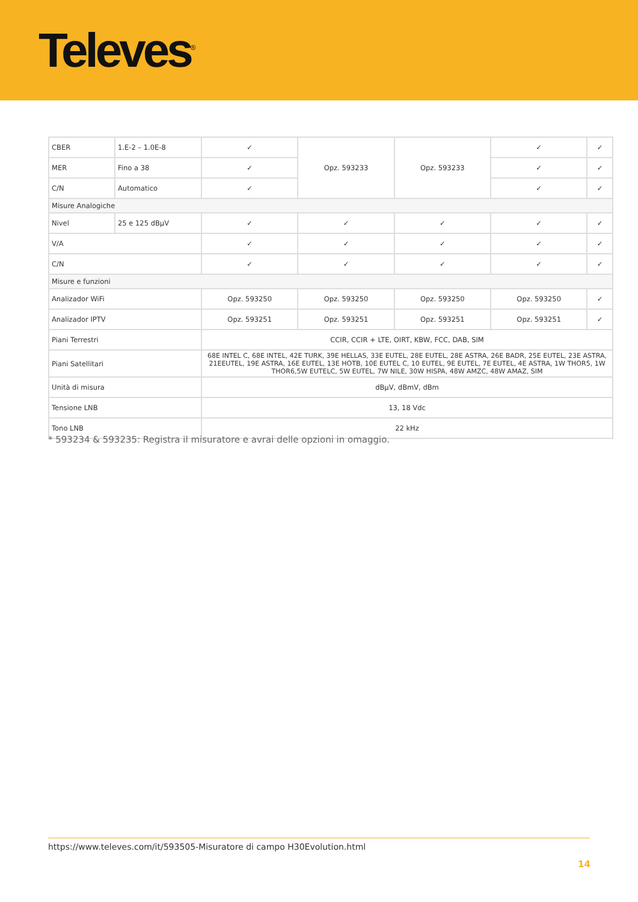Televes<sup>®</sup>
| CBER | 1.E-2 – 1.0E-8 | ✓ | Opz. 593233 | Opz. 593233 | ✓ | ✓ |
| MER | Fino a 38 | ✓ | | | ✓ | ✓ |
| C/N | Automatico | ✓ | | | ✓ | ✓ |
| Misure Analogiche | | | | | | |
| Nivel | 25 e 125 dBµV | ✓ | ✓ | ✓ | ✓ | ✓ |
| V/A | | ✓ | ✓ | ✓ | ✓ | ✓ |
| C/N | | ✓ | ✓ | ✓ | ✓ | ✓ |
| Misure e funzioni | | | | | | |
| Analizador WiFi | | Opz. 593250 | Opz. 593250 | Opz. 593250 | Opz. 593250 | ✓ |
| Analizador IPTV | | Opz. 593251 | Opz. 593251 | Opz. 593251 | Opz. 593251 | ✓ |
| Piani Terrestri | | CCIR, CCIR + LTE, OIRT, KBW, FCC, DAB, SIM | | | | |
| Piani Satellitari | | 68E INTEL C, 68E INTEL, 42E TURK, 39E HELLAS, 33E EUTEL, 28E EUTEL, 28E ASTRA, 26E BADR, 25E EUTEL, 23E ASTRA, 21EEUTEL, 19E ASTRA, 16E EUTEL, 13E HOTB, 10E EUTEL C, 10 EUTEL, 9E EUTEL, 7E EUTEL, 4E ASTRA, 1W THOR5, 1W THOR6,5W EUTELC, 5W EUTEL, 7W NILE, 30W HISPA, 48W AMZC, 48W AMAZ, SIM | | | | |
| Unità di misura | | dBµV, dBmV, dBm | | | | |
| Tensione LNB | | 13, 18 Vdc | | | | |
| Tono LNB | | 22 kHz | | | | |
* 593234 & 593235: Registra il misuratore e avrai delle opzioni in omaggio.
https://www.televes.com/it/593505-Misuratore di campo H30Evolution.html
14